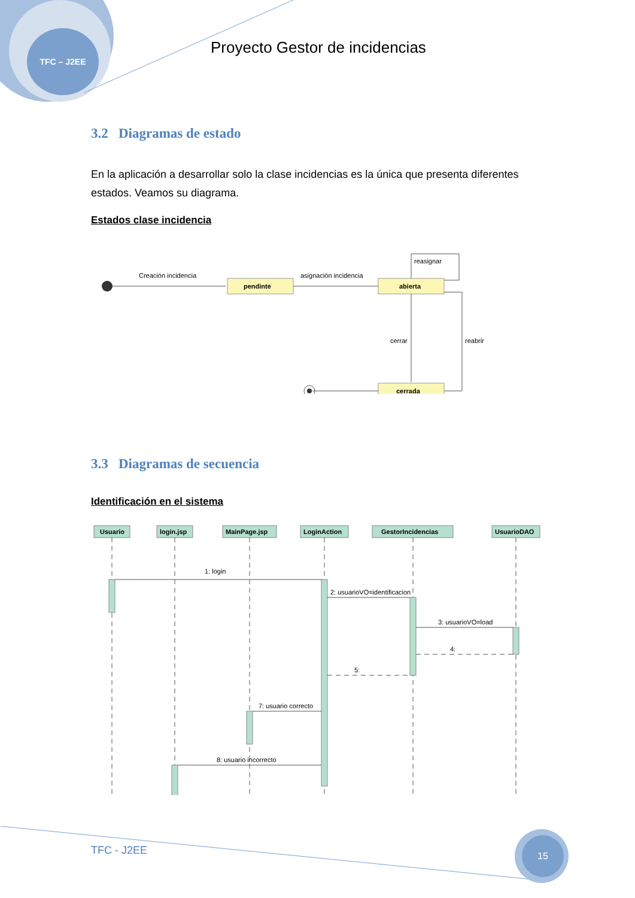TFC – J2EE
Proyecto Gestor de incidencias
3.2 Diagramas de estado
En la aplicación a desarrollar solo la clase incidencias es la única que presenta diferentes estados. Veamos su diagrama.
Estados clase incidencia
Creación incidencia
pendinte
asignación incidencia
abierta
reasignar
cerrar
reabrir
cerrada
3.3 Diagramas de secuencia
Identificación en el sistema
Usuario
login.jsp
MainPage.jsp
LoginAction
GestorIncidencias
UsuarioDAO
1: login
2: usuarioVO=identificacion
3: usuarioVO=load
4:
5:
7: usuario correcto
8: usuario incorrecto
TFC - J2EE
15